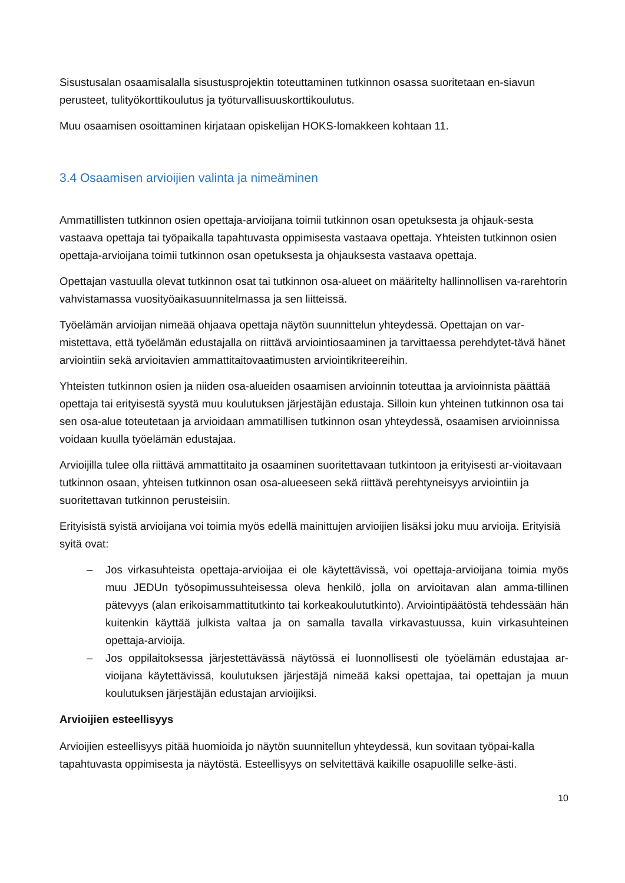Sisustusalan osaamisalalla sisustusprojektin toteuttaminen tutkinnon osassa suoritetaan en-siavun perusteet, tulityökorttikoulutus ja työturvallisuuskorttikoulutus.
Muu osaamisen osoittaminen kirjataan opiskelijan HOKS-lomakkeen kohtaan 11.
3.4 Osaamisen arvioijien valinta ja nimeäminen
Ammatillisten tutkinnon osien opettaja-arvioijana toimii tutkinnon osan opetuksesta ja ohjauk-sesta vastaava opettaja tai työpaikalla tapahtuvasta oppimisesta vastaava opettaja. Yhteisten tutkinnon osien opettaja-arvioijana toimii tutkinnon osan opetuksesta ja ohjauksesta vastaava opettaja.
Opettajan vastuulla olevat tutkinnon osat tai tutkinnon osa-alueet on määritelty hallinnollisen va-rarehtorin vahvistamassa vuosityöaikasuunnitelmassa ja sen liitteissä.
Työelämän arvioijan nimeää ohjaava opettaja näytön suunnittelun yhteydessä. Opettajan on var-mistettava, että työelämän edustajalla on riittävä arviointiosaaminen ja tarvittaessa perehdytet-tävä hänet arviointiin sekä arvioitavien ammattitaitovaatimusten arviointikriteereihin.
Yhteisten tutkinnon osien ja niiden osa-alueiden osaamisen arvioinnin toteuttaa ja arvioinnista päättää opettaja tai erityisestä syystä muu koulutuksen järjestäjän edustaja. Silloin kun yhteinen tutkinnon osa tai sen osa-alue toteutetaan ja arvioidaan ammatillisen tutkinnon osan yhteydessä, osaamisen arvioinnissa voidaan kuulla työelämän edustajaa.
Arvioijilla tulee olla riittävä ammattitaito ja osaaminen suoritettavaan tutkintoon ja erityisesti ar-vioitavaan tutkinnon osaan, yhteisen tutkinnon osan osa-alueeseen sekä riittävä perehtyneisyys arviointiin ja suoritettavan tutkinnon perusteisiin.
Erityisistä syistä arvioijana voi toimia myös edellä mainittujen arvioijien lisäksi joku muu arvioija. Erityisiä syitä ovat:
– Jos virkasuhteista opettaja-arvioijaa ei ole käytettävissä, voi opettaja-arvioijana toimia myös muu JEDUn työsopimussuhteisessa oleva henkilö, jolla on arvioitavan alan amma-tillinen pätevyys (alan erikoisammattitutkinto tai korkeakoulututkinto). Arviointipäätöstä tehdessään hän kuitenkin käyttää julkista valtaa ja on samalla tavalla virkavastuussa, kuin virkasuhteinen opettaja-arvioija.
– Jos oppilaitoksessa järjestettävässä näytössä ei luonnollisesti ole työelämän edustajaa ar-vioijana käytettävissä, koulutuksen järjestäjä nimeää kaksi opettajaa, tai opettajan ja muun koulutuksen järjestäjän edustajan arvioijiksi.
Arvioijien esteellisyys
Arvioijien esteellisyys pitää huomioida jo näytön suunnitellun yhteydessä, kun sovitaan työpai-kalla tapahtuvasta oppimisesta ja näytöstä. Esteellisyys on selvitettävä kaikille osapuolille selke-ästi.
10